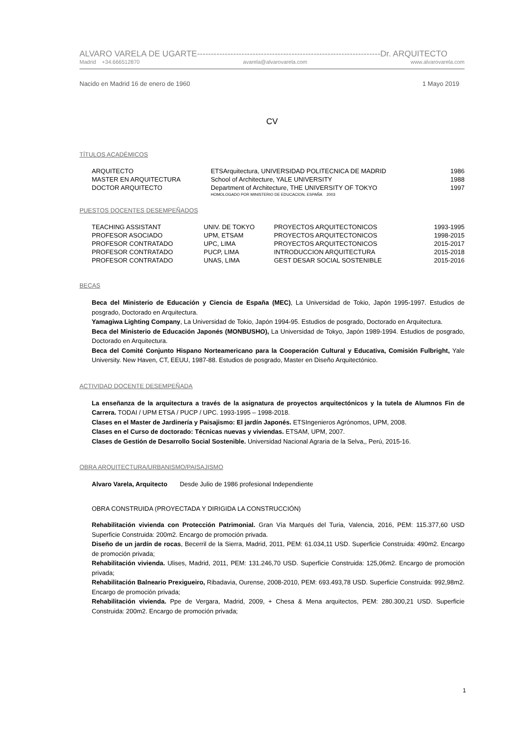ALVARO VARELA DE UGARTE------------------------------------------------------------------Dr. ARQUITECTO
Madrid +34.666512870 avarela@alvarovarela.com www.alvarovarela.com
Nacido en Madrid 16 de enero de 1960 1 Mayo 2019
CV
TÍTULOS ACADÉMICOS
| ARQUITECTO | ETSArquitectura, UNIVERSIDAD POLITECNICA DE MADRID | 1986 |
| MASTER EN ARQUITECTURA | School of Architecture, YALE UNIVERSITY | 1988 |
| DOCTOR ARQUITECTO | Department of Architecture, THE UNIVERSITY OF TOKYO | 1997 |
| | HOMOLOGADO POR MINISTERIO DE EDUCACION, ESPAÑA 2003 | |
PUESTOS DOCENTES DESEMPEÑADOS
| TEACHING ASSISTANT | UNIV. DE TOKYO | PROYECTOS ARQUITECTONICOS | 1993-1995 |
| PROFESOR ASOCIADO | UPM, ETSAM | PROYECTOS ARQUITECTONICOS | 1998-2015 |
| PROFESOR CONTRATADO | UPC, LIMA | PROYECTOS ARQUITECTONICOS | 2015-2017 |
| PROFESOR CONTRATADO | PUCP, LIMA | INTRODUCCION ARQUITECTURA | 2015-2018 |
| PROFESOR CONTRATADO | UNAS, LIMA | GEST DESAR SOCIAL SOSTENIBLE | 2015-2016 |
BECAS
Beca del Ministerio de Educación y Ciencia de España (MEC), La Universidad de Tokio, Japón 1995-1997. Estudios de posgrado, Doctorado en Arquitectura.
Yamagiwa Lighting Company, La Universidad de Tokio, Japón 1994-95. Estudios de posgrado, Doctorado en Arquitectura.
Beca del Ministerio de Educación Japonés (MONBUSHO), La Universidad de Tokyo, Japón 1989-1994. Estudios de posgrado, Doctorado en Arquitectura.
Beca del Comité Conjunto Hispano Norteamericano para la Cooperación Cultural y Educativa, Comisión Fulbright, Yale University. New Haven, CT, EEUU, 1987-88. Estudios de posgrado, Master en Diseño Arquitectónico.
ACTIVIDAD DOCENTE DESEMPEÑADA
La enseñanza de la arquitectura a través de la asignatura de proyectos arquitectónicos y la tutela de Alumnos Fin de Carrera. TODAI / UPM ETSA / PUCP / UPC. 1993-1995 – 1998-2018.
Clases en el Master de Jardinería y Paisajismo: El jardín Japonés. ETSIngenieros Agrónomos, UPM, 2008.
Clases en el Curso de doctorado: Técnicas nuevas y viviendas. ETSAM, UPM, 2007.
Clases de Gestión de Desarrollo Social Sostenible. Universidad Nacional Agraria de la Selva,, Perú, 2015-16.
OBRA ARQUITECTURA/URBANISMO/PAISAJISMO
Alvaro Varela, Arquitecto Desde Julio de 1986 profesional Independiente
OBRA CONSTRUIDA (PROYECTADA Y DIRIGIDA LA CONSTRUCCIÓN)
Rehabilitación vivienda con Protección Patrimonial. Gran Vía Marqués del Turia, Valencia, 2016, PEM: 115.377,60 USD Superficie Construida: 200m2. Encargo de promoción privada.
Diseño de un jardín de rocas, Becerril de la Sierra, Madrid, 2011, PEM: 61.034,11 USD. Superficie Construida: 490m2. Encargo de promoción privada;
Rehabilitación vivienda. Ulises, Madrid, 2011, PEM: 131.246,70 USD. Superficie Construida: 125,06m2. Encargo de promoción privada;
Rehabilitación Balneario Prexigueiro, Ribadavia, Ourense, 2008-2010, PEM: 693.493,78 USD. Superficie Construida: 992,98m2. Encargo de promoción privada;
Rehabilitación vivienda. Ppe de Vergara, Madrid, 2009, + Chesa & Mena arquitectos, PEM: 280.300,21 USD. Superficie Construida: 200m2. Encargo de promoción privada;
1